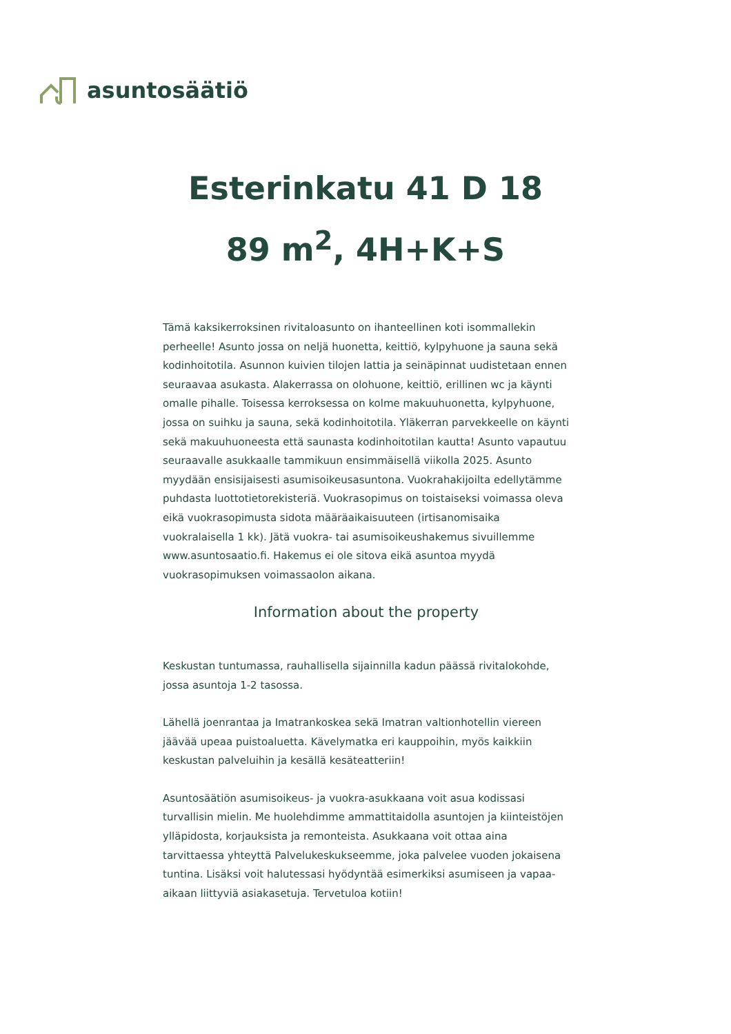asuntosäätiö
Esterinkatu 41 D 18
89 m<sup>2</sup>, 4H+K+S
Tämä kaksikerroksinen rivitaloasunto on ihanteellinen koti isommallekin perheelle! Asunto jossa on neljä huonetta, keittiö, kylpyhuone ja sauna sekä kodinhoitotila. Asunnon kuivien tilojen lattia ja seinäpinnat uudistetaan ennen seuraavaa asukasta. Alakerrassa on olohuone, keittiö, erillinen wc ja käynti omalle pihalle. Toisessa kerroksessa on kolme makuuhuonetta, kylpyhuone, jossa on suihku ja sauna, sekä kodinhoitotila. Yläkerran parvekkeelle on käynti sekä makuuhuoneesta että saunasta kodinhoitotilan kautta! Asunto vapautuu seuraavalle asukkaalle tammikuun ensimmäisellä viikolla 2025. Asunto myydään ensisijaisesti asumisoikeusasuntona. Vuokrahakijoilta edellytämme puhdasta luottotietorekisteriä. Vuokrasopimus on toistaiseksi voimassa oleva eikä vuokrasopimusta sidota määräaikaisuuteen (irtisanomisaika vuokralaisella 1 kk). Jätä vuokra- tai asumisoikeushakemus sivuillemme www.asuntosaatio.fi. Hakemus ei ole sitova eikä asuntoa myydä vuokrasopimuksen voimassaolon aikana.
Information about the property
Keskustan tuntumassa, rauhallisella sijainnilla kadun päässä rivitalokohde, jossa asuntoja 1-2 tasossa.
Lähellä joenrantaa ja Imatrankoskea sekä Imatran valtionhotellin viereen jäävää upeaa puistoaluetta. Kävelymatka eri kauppoihin, myös kaikkiin keskustan palveluihin ja kesällä kesäteatteriin!
Asuntosäätiön asumisoikeus- ja vuokra-asukkaana voit asua kodissasi turvallisin mielin. Me huolehdimme ammattitaidolla asuntojen ja kiinteistöjen ylläpidosta, korjauksista ja remonteista. Asukkaana voit ottaa aina tarvittaessa yhteyttä Palvelukeskukseemme, joka palvelee vuoden jokaisena tuntina. Lisäksi voit halutessasi hyödyntää esimerkiksi asumiseen ja vapaa-aikaan liittyviä asiakasetuja. Tervetuloa kotiin!